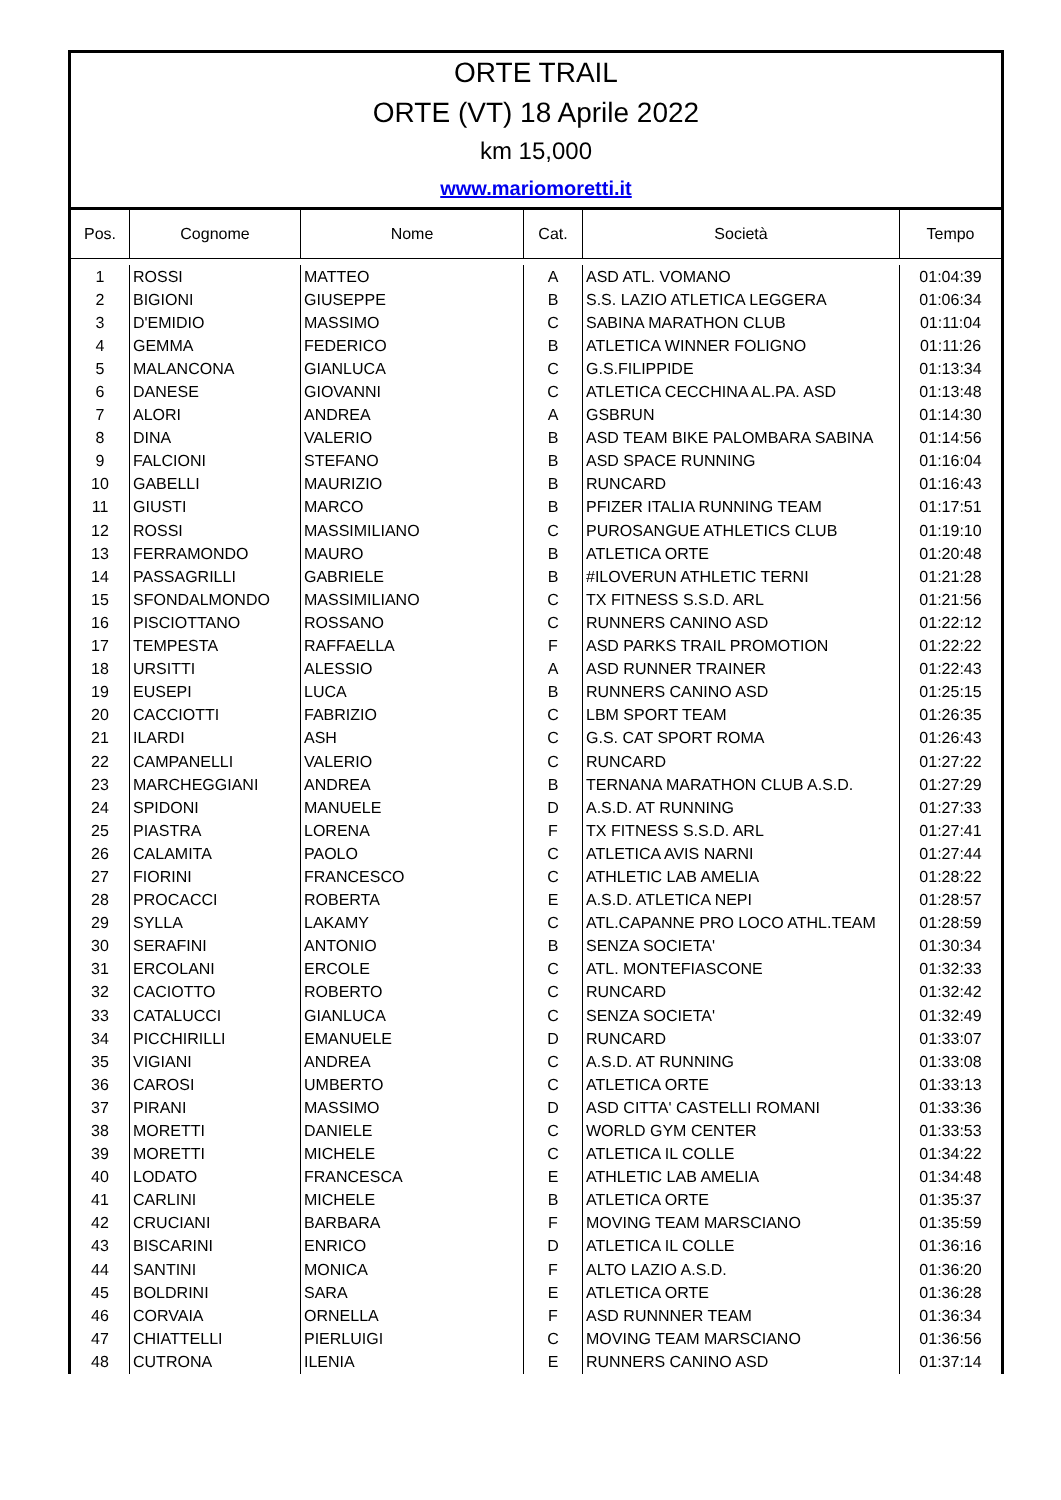ORTE TRAIL
ORTE (VT) 18 Aprile 2022
km 15,000
www.mariomoretti.it
| Pos. | Cognome | Nome | Cat. | Società | Tempo |
| --- | --- | --- | --- | --- | --- |
| 1 | ROSSI | MATTEO | A | ASD ATL. VOMANO | 01:04:39 |
| 2 | BIGIONI | GIUSEPPE | B | S.S. LAZIO ATLETICA LEGGERA | 01:06:34 |
| 3 | D'EMIDIO | MASSIMO | C | SABINA MARATHON CLUB | 01:11:04 |
| 4 | GEMMA | FEDERICO | B | ATLETICA WINNER FOLIGNO | 01:11:26 |
| 5 | MALANCONA | GIANLUCA | C | G.S.FILIPPIDE | 01:13:34 |
| 6 | DANESE | GIOVANNI | C | ATLETICA CECCHINA AL.PA. ASD | 01:13:48 |
| 7 | ALORI | ANDREA | A | GSBRUN | 01:14:30 |
| 8 | DINA | VALERIO | B | ASD TEAM BIKE PALOMBARA SABINA | 01:14:56 |
| 9 | FALCIONI | STEFANO | B | ASD SPACE RUNNING | 01:16:04 |
| 10 | GABELLI | MAURIZIO | B | RUNCARD | 01:16:43 |
| 11 | GIUSTI | MARCO | B | PFIZER ITALIA RUNNING TEAM | 01:17:51 |
| 12 | ROSSI | MASSIMILIANO | C | PUROSANGUE ATHLETICS CLUB | 01:19:10 |
| 13 | FERRAMONDO | MAURO | B | ATLETICA ORTE | 01:20:48 |
| 14 | PASSAGRILLI | GABRIELE | B | #ILOVERUN ATHLETIC TERNI | 01:21:28 |
| 15 | SFONDALMONDO | MASSIMILIANO | C | TX FITNESS S.S.D. ARL | 01:21:56 |
| 16 | PISCIOTTANO | ROSSANO | C | RUNNERS CANINO ASD | 01:22:12 |
| 17 | TEMPESTA | RAFFAELLA | F | ASD PARKS TRAIL PROMOTION | 01:22:22 |
| 18 | URSITTI | ALESSIO | A | ASD RUNNER TRAINER | 01:22:43 |
| 19 | EUSEPI | LUCA | B | RUNNERS CANINO ASD | 01:25:15 |
| 20 | CACCIOTTI | FABRIZIO | C | LBM SPORT TEAM | 01:26:35 |
| 21 | ILARDI | ASH | C | G.S. CAT SPORT ROMA | 01:26:43 |
| 22 | CAMPANELLI | VALERIO | C | RUNCARD | 01:27:22 |
| 23 | MARCHEGGIANI | ANDREA | B | TERNANA MARATHON CLUB A.S.D. | 01:27:29 |
| 24 | SPIDONI | MANUELE | D | A.S.D. AT RUNNING | 01:27:33 |
| 25 | PIASTRA | LORENA | F | TX FITNESS S.S.D. ARL | 01:27:41 |
| 26 | CALAMITA | PAOLO | C | ATLETICA AVIS NARNI | 01:27:44 |
| 27 | FIORINI | FRANCESCO | C | ATHLETIC LAB AMELIA | 01:28:22 |
| 28 | PROCACCI | ROBERTA | E | A.S.D. ATLETICA NEPI | 01:28:57 |
| 29 | SYLLA | LAKAMY | C | ATL.CAPANNE PRO LOCO ATHL.TEAM | 01:28:59 |
| 30 | SERAFINI | ANTONIO | B | SENZA SOCIETA' | 01:30:34 |
| 31 | ERCOLANI | ERCOLE | C | ATL. MONTEFIASCONE | 01:32:33 |
| 32 | CACIOTTO | ROBERTO | C | RUNCARD | 01:32:42 |
| 33 | CATALUCCI | GIANLUCA | C | SENZA SOCIETA' | 01:32:49 |
| 34 | PICCHIRILLI | EMANUELE | D | RUNCARD | 01:33:07 |
| 35 | VIGIANI | ANDREA | C | A.S.D. AT RUNNING | 01:33:08 |
| 36 | CAROSI | UMBERTO | C | ATLETICA ORTE | 01:33:13 |
| 37 | PIRANI | MASSIMO | D | ASD CITTA' CASTELLI ROMANI | 01:33:36 |
| 38 | MORETTI | DANIELE | C | WORLD GYM CENTER | 01:33:53 |
| 39 | MORETTI | MICHELE | C | ATLETICA IL COLLE | 01:34:22 |
| 40 | LODATO | FRANCESCA | E | ATHLETIC LAB AMELIA | 01:34:48 |
| 41 | CARLINI | MICHELE | B | ATLETICA ORTE | 01:35:37 |
| 42 | CRUCIANI | BARBARA | F | MOVING TEAM MARSCIANO | 01:35:59 |
| 43 | BISCARINI | ENRICO | D | ATLETICA IL COLLE | 01:36:16 |
| 44 | SANTINI | MONICA | F | ALTO LAZIO A.S.D. | 01:36:20 |
| 45 | BOLDRINI | SARA | E | ATLETICA ORTE | 01:36:28 |
| 46 | CORVAIA | ORNELLA | F | ASD RUNNNER TEAM | 01:36:34 |
| 47 | CHIATTELLI | PIERLUIGI | C | MOVING TEAM MARSCIANO | 01:36:56 |
| 48 | CUTRONA | ILENIA | E | RUNNERS CANINO ASD | 01:37:14 |